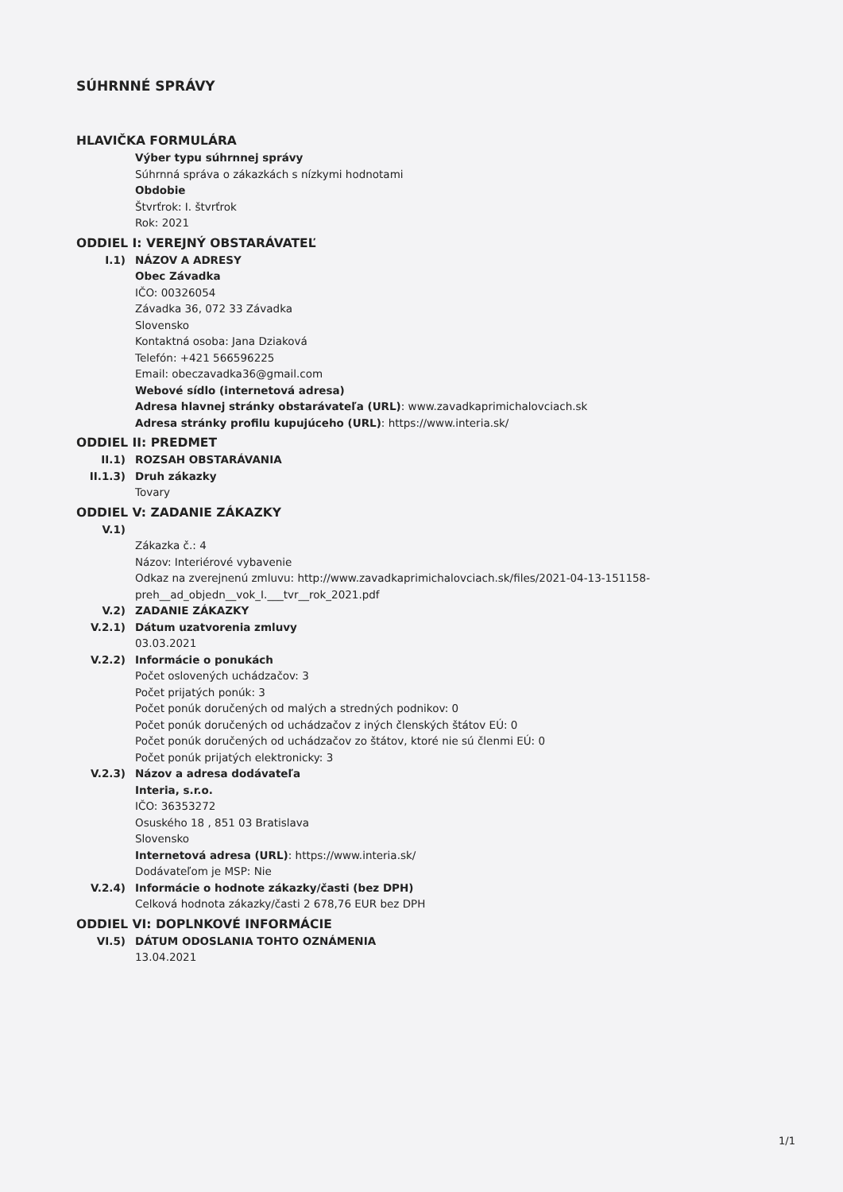SÚHRNNÉ SPRÁVY
HLAVIČKA FORMULÁRA
Výber typu súhrnnej správy
Súhrnná správa o zákazkách s nízkymi hodnotami
Obdobie
Štvrťrok: I. štvrťrok
Rok: 2021
ODDIEL I: VEREJNÝ OBSTARÁVATEĽ
I.1) NÁZOV A ADRESY
Obec Závadka
IČO: 00326054
Závadka 36, 072 33 Závadka
Slovensko
Kontaktná osoba: Jana Dziaková
Telefón: +421 566596225
Email: obeczavadka36@gmail.com
Webové sídlo (internetová adresa)
Adresa hlavnej stránky obstarávateľa (URL): www.zavadkaprimichalovciach.sk
Adresa stránky profilu kupujúceho (URL): https://www.interia.sk/
ODDIEL II: PREDMET
II.1) ROZSAH OBSTARÁVANIA
II.1.3) Druh zákazky
Tovary
ODDIEL V: ZADANIE ZÁKAZKY
V.1)
Zákazka č.: 4
Názov: Interiérové vybavenie
Odkaz na zverejnenú zmluvu: http://www.zavadkaprimichalovciach.sk/files/2021-04-13-151158-preh__ad_objedn__vok_I.___tvr__rok_2021.pdf
V.2) ZADANIE ZÁKAZKY
V.2.1) Dátum uzatvorenia zmluvy
03.03.2021
V.2.2) Informácie o ponukách
Počet oslovených uchádzačov: 3
Počet prijatých ponúk: 3
Počet ponúk doručených od malých a stredných podnikov: 0
Počet ponúk doručených od uchádzačov z iných členských štátov EÚ: 0
Počet ponúk doručených od uchádzačov zo štátov, ktoré nie sú členmi EÚ: 0
Počet ponúk prijatých elektronicky: 3
V.2.3) Názov a adresa dodávateľa
Interia, s.r.o.
IČO: 36353272
Osuského 18 , 851 03 Bratislava
Slovensko
Internetová adresa (URL): https://www.interia.sk/
Dodávateľom je MSP: Nie
V.2.4) Informácie o hodnote zákazky/časti (bez DPH)
Celková hodnota zákazky/časti 2 678,76 EUR bez DPH
ODDIEL VI: DOPLNKOVÉ INFORMÁCIE
VI.5) DÁTUM ODOSLANIA TOHTO OZNÁMENIA
13.04.2021
1/1